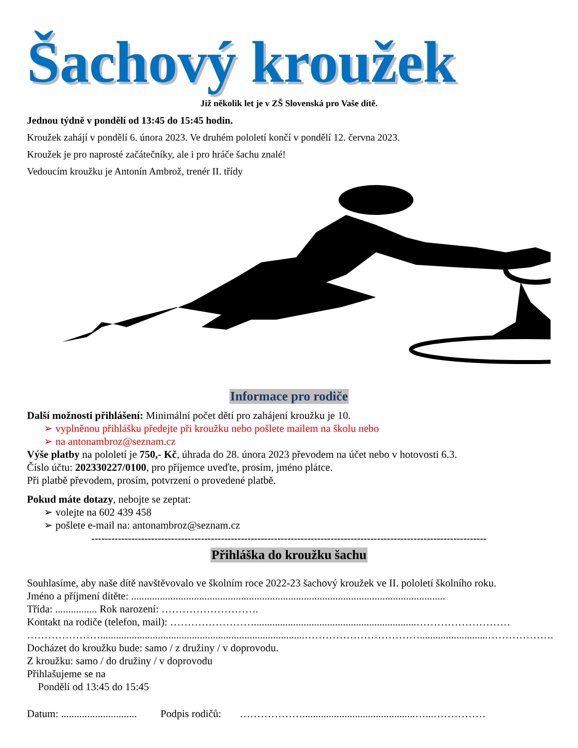Šachový kroužek
Již několik let je v ZŠ Slovenská pro Vaše dítě.
Jednou týdně v pondělí od 13:45 do 15:45 hodin.
Kroužek zahájí v pondělí 6. února 2023. Ve druhém pololetí končí v pondělí 12. června 2023.
Kroužek je pro naprosté začátečníky, ale i pro hráče šachu znalé!
Vedoucím kroužku je Antonín Ambrož, trenér II. třídy
Informace pro rodiče
Další možnosti přihlášení: Minimální počet dětí pro zahájení kroužku je 10.
➢ vyplněnou přihlášku předejte při kroužku nebo pošlete mailem na školu nebo
➢ na antonambroz@seznam.cz
Výše platby na pololetí je 750,- Kč, úhrada do 28. února 2023 převodem na účet nebo v hotovosti 6.3.
Číslo účtu: 202330227/0100, pro příjemce uveďte, prosím, jméno plátce.
Při platbě převodem, prosím, potvrzení o provedené platbě.
Pokud máte dotazy, nebojte se zeptat:
➢ volejte na 602 439 458
➢ pošlete e-mail na: antonambroz@seznam.cz
-----------------------------------------------------------------------------------------------------------------------
Přihláška do kroužku šachu
Souhlasíme, aby naše dítě navštěvovalo ve školním roce 2022-23 šachový kroužek ve II. pololetí školního roku.
Jméno a příjmení dítěte: ........................................................................................................................
Třída: ................ Rok narození: ……………………….
Kontakt na rodiče (telefon, mail): ……………………..............................................................………………………
…………………..............................................................................……………………………..........................……………….
Docházet do kroužku bude: samo / z družiny / v doprovodu.
Z kroužku: samo / do družiny / v doprovodu
Přihlašujeme se na
Pondělí od 13:45 do 15:45
Datum: ............................. Podpis rodičů: ………………...........................................…...……………